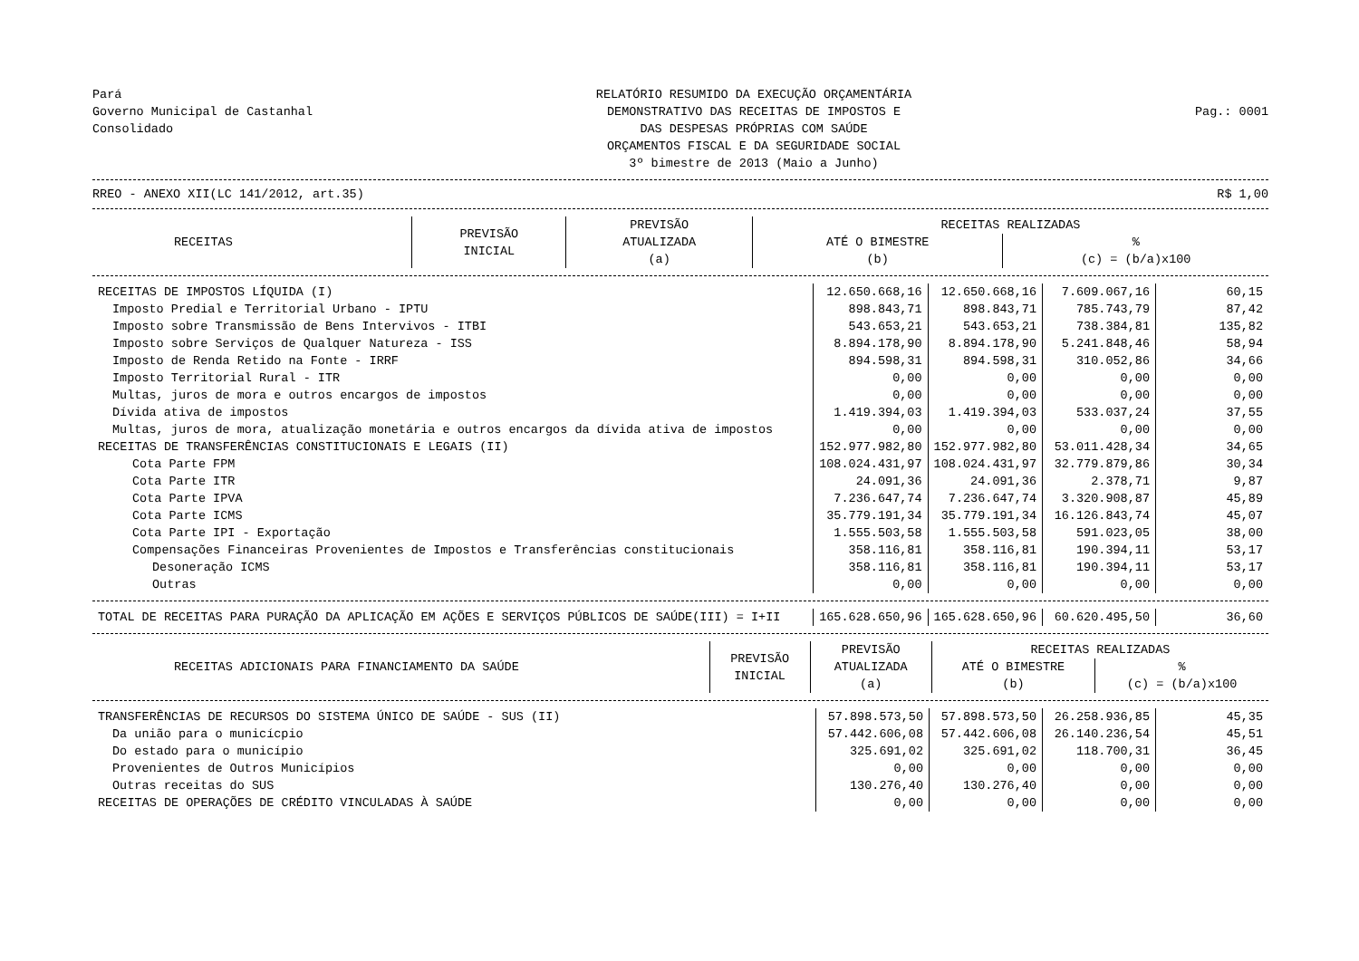Pará
Governo Municipal de Castanhal
Consolidado
RELATÓRIO RESUMIDO DA EXECUÇÃO ORÇAMENTÁRIA DEMONSTRATIVO DAS RECEITAS DE IMPOSTOS E DAS DESPESAS PRÓPRIAS COM SAÚDE ORÇAMENTOS FISCAL E DA SEGURIDADE SOCIAL 3º bimestre de 2013 (Maio a Junho)
Pag.: 0001
RREO - ANEXO XII(LC 141/2012, art.35) R$ 1,00
| RECEITAS | PREVISÃO INICIAL | PREVISÃO ATUALIZADA (a) | RECEITAS REALIZADAS | |
| --- | --- | --- | --- | --- |
| | | | ATÉ O BIMESTRE (b) | % (c) = (b/a)x100 |
| RECEITAS DE IMPOSTOS LÍQUIDA (I) | 12.650.668,16 | 12.650.668,16 | 7.609.067,16 | 60,15 |
| Imposto Predial e Territorial Urbano - IPTU | 898.843,71 | 898.843,71 | 785.743,79 | 87,42 |
| Imposto sobre Transmissão de Bens Intervivos - ITBI | 543.653,21 | 543.653,21 | 738.384,81 | 135,82 |
| Imposto sobre Serviços de Qualquer Natureza - ISS | 8.894.178,90 | 8.894.178,90 | 5.241.848,46 | 58,94 |
| Imposto de Renda Retido na Fonte - IRRF | 894.598,31 | 894.598,31 | 310.052,86 | 34,66 |
| Imposto Territorial Rural - ITR | 0,00 | 0,00 | 0,00 | 0,00 |
| Multas, juros de mora e outros encargos de impostos | 0,00 | 0,00 | 0,00 | 0,00 |
| Dívida ativa de impostos | 1.419.394,03 | 1.419.394,03 | 533.037,24 | 37,55 |
| Multas, juros de mora, atualização monetária e outros encargos da dívida ativa de impostos | 0,00 | 0,00 | 0,00 | 0,00 |
| RECEITAS DE TRANSFERÊNCIAS CONSTITUCIONAIS E LEGAIS (II) | 152.977.982,80 | 152.977.982,80 | 53.011.428,34 | 34,65 |
| Cota Parte FPM | 108.024.431,97 | 108.024.431,97 | 32.779.879,86 | 30,34 |
| Cota Parte ITR | 24.091,36 | 24.091,36 | 2.378,71 | 9,87 |
| Cota Parte IPVA | 7.236.647,74 | 7.236.647,74 | 3.320.908,87 | 45,89 |
| Cota Parte ICMS | 35.779.191,34 | 35.779.191,34 | 16.126.843,74 | 45,07 |
| Cota Parte IPI - Exportação | 1.555.503,58 | 1.555.503,58 | 591.023,05 | 38,00 |
| Compensações Financeiras Provenientes de Impostos e Transferências constitucionais | 358.116,81 | 358.116,81 | 190.394,11 | 53,17 |
| Desoneração ICMS | 358.116,81 | 358.116,81 | 190.394,11 | 53,17 |
| Outras | 0,00 | 0,00 | 0,00 | 0,00 |
| TOTAL DE RECEITAS PARA PURAÇÃO DA APLICAÇÃO EM AÇÕES E SERVIÇOS PÚBLICOS DE SAÚDE(III) = I+II | 165.628.650,96 | 165.628.650,96 | 60.620.495,50 | 36,60 |
| RECEITAS ADICIONAIS PARA FINANCIAMENTO DA SAÚDE | PREVISÃO INICIAL | PREVISÃO ATUALIZADA (a) | RECEITAS REALIZADAS | |
| --- | --- | --- | --- | --- |
| | | | ATÉ O BIMESTRE (b) | % (c) = (b/a)x100 |
| TRANSFERÊNCIAS DE RECURSOS DO SISTEMA ÚNICO DE SAÚDE - SUS (II) | 57.898.573,50 | 57.898.573,50 | 26.258.936,85 | 45,35 |
| Da união para o municícpio | 57.442.606,08 | 57.442.606,08 | 26.140.236,54 | 45,51 |
| Do estado para o município | 325.691,02 | 325.691,02 | 118.700,31 | 36,45 |
| Provenientes de Outros Municípios | 0,00 | 0,00 | 0,00 | 0,00 |
| Outras receitas do SUS | 130.276,40 | 130.276,40 | 0,00 | 0,00 |
| RECEITAS DE OPERAÇÕES DE CRÉDITO VINCULADAS À SAÚDE | 0,00 | 0,00 | 0,00 | 0,00 |